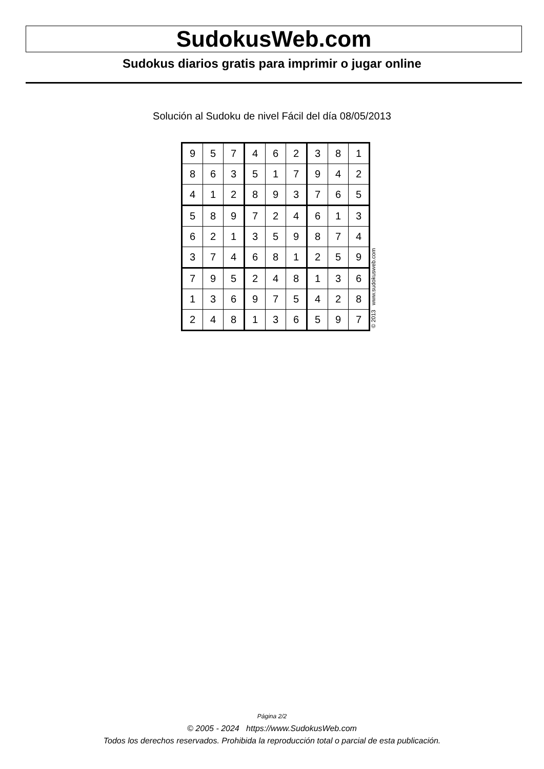SudokusWeb.com
Sudokus diarios gratis para imprimir o jugar online
Solución al Sudoku de nivel Fácil del día 08/05/2013
| 9 | 5 | 7 | 4 | 6 | 2 | 3 | 8 | 1 |
| 8 | 6 | 3 | 5 | 1 | 7 | 9 | 4 | 2 |
| 4 | 1 | 2 | 8 | 9 | 3 | 7 | 6 | 5 |
| 5 | 8 | 9 | 7 | 2 | 4 | 6 | 1 | 3 |
| 6 | 2 | 1 | 3 | 5 | 9 | 8 | 7 | 4 |
| 3 | 7 | 4 | 6 | 8 | 1 | 2 | 5 | 9 |
| 7 | 9 | 5 | 2 | 4 | 8 | 1 | 3 | 6 |
| 1 | 3 | 6 | 9 | 7 | 5 | 4 | 2 | 8 |
| 2 | 4 | 8 | 1 | 3 | 6 | 5 | 9 | 7 |
© 2013 www.sudokusweb.com
Página 2/2
© 2005 - 2024 https://www.SudokusWeb.com
Todos los derechos reservados. Prohibida la reproducción total o parcial de esta publicación.